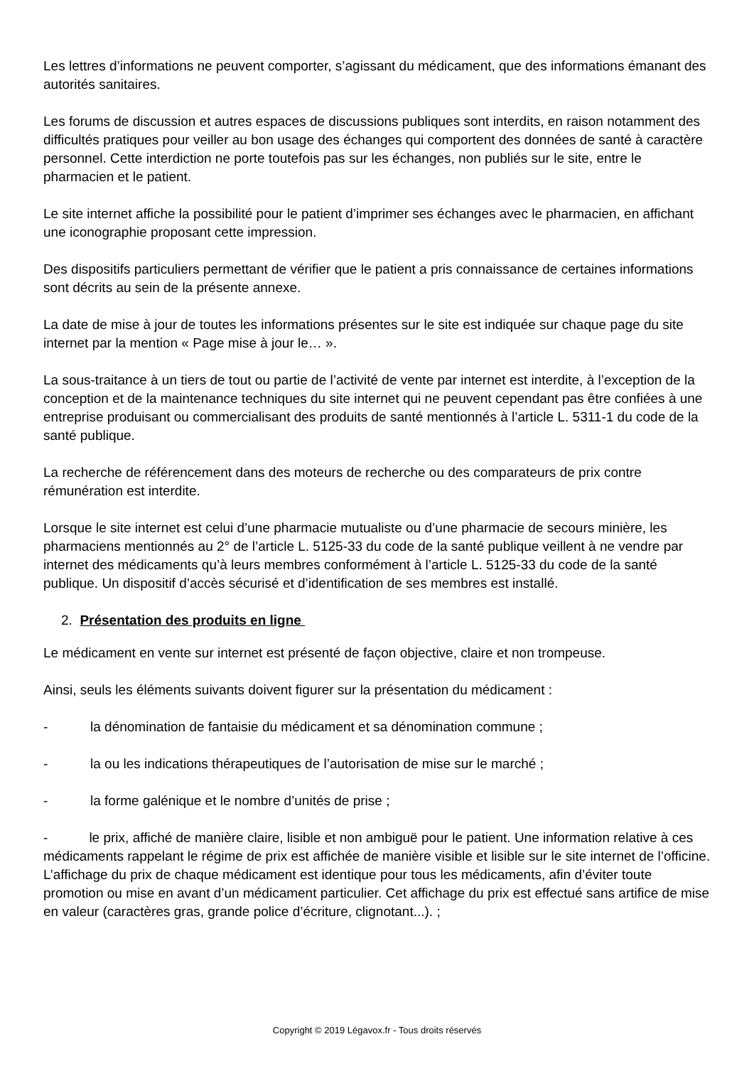Les lettres d’informations ne peuvent comporter, s’agissant du médicament, que des informations émanant des autorités sanitaires.
Les forums de discussion et autres espaces de discussions publiques sont interdits, en raison notamment des difficultés pratiques pour veiller au bon usage des échanges qui comportent des données de santé à caractère personnel. Cette interdiction ne porte toutefois pas sur les échanges, non publiés sur le site, entre le pharmacien et le patient.
Le site internet affiche la possibilité pour le patient d’imprimer ses échanges avec le pharmacien, en affichant une iconographie proposant cette impression.
Des dispositifs particuliers permettant de vérifier que le patient a pris connaissance de certaines informations sont décrits au sein de la présente annexe.
La date de mise à jour de toutes les informations présentes sur le site est indiquée sur chaque page du site internet par la mention « Page mise à jour le… ».
La sous-traitance à un tiers de tout ou partie de l’activité de vente par internet est interdite, à l’exception de la conception et de la maintenance techniques du site internet qui ne peuvent cependant pas être confiées à une entreprise produisant ou commercialisant des produits de santé mentionnés à l’article L. 5311-1 du code de la santé publique.
La recherche de référencement dans des moteurs de recherche ou des comparateurs de prix contre rémunération est interdite.
Lorsque le site internet est celui d’une pharmacie mutualiste ou d’une pharmacie de secours minière, les pharmaciens mentionnés au 2° de l’article L. 5125-33 du code de la santé publique veillent à ne vendre par internet des médicaments qu’à leurs membres conformément à l’article L. 5125-33 du code de la santé publique. Un dispositif d’accès sécurisé et d’identification de ses membres est installé.
2. Présentation des produits en ligne
Le médicament en vente sur internet est présenté de façon objective, claire et non trompeuse.
Ainsi, seuls les éléments suivants doivent figurer sur la présentation du médicament :
- la dénomination de fantaisie du médicament et sa dénomination commune ;
- la ou les indications thérapeutiques de l’autorisation de mise sur le marché ;
- la forme galénique et le nombre d’unités de prise ;
- le prix, affiché de manière claire, lisible et non ambiguë pour le patient. Une information relative à ces médicaments rappelant le régime de prix est affichée de manière visible et lisible sur le site internet de l’officine. L’affichage du prix de chaque médicament est identique pour tous les médicaments, afin d’éviter toute promotion ou mise en avant d’un médicament particulier. Cet affichage du prix est effectué sans artifice de mise en valeur (caractères gras, grande police d’écriture, clignotant...). ;
Copyright © 2019 Légavox.fr - Tous droits réservés